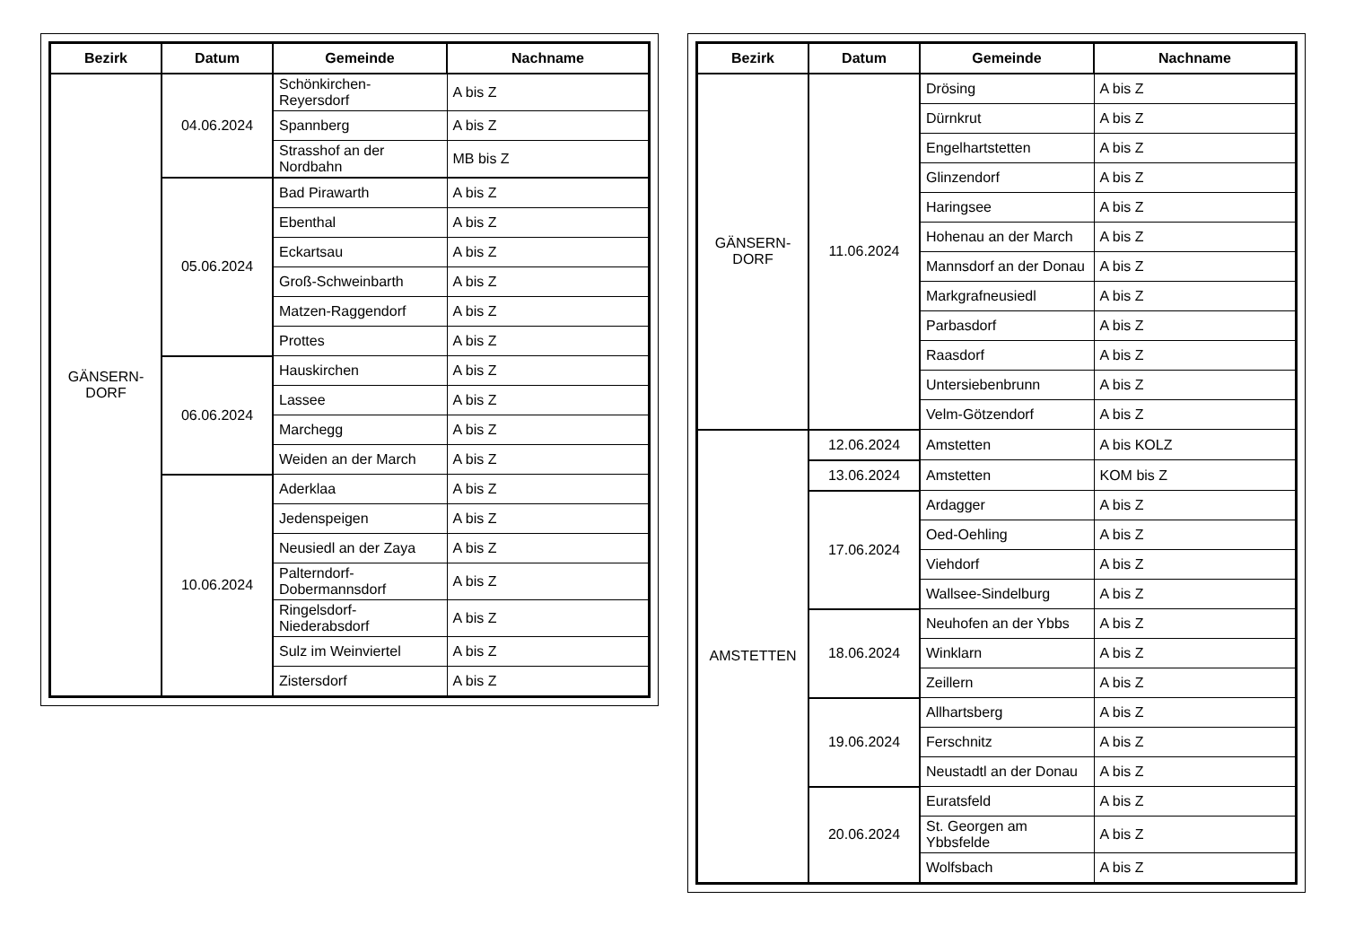| Bezirk | Datum | Gemeinde | Nachname |
| --- | --- | --- | --- |
| GÄNSERN- DORF | 04.06.2024 | Schönkirchen-Reyersdorf | A bis Z |
| | | Spannberg | A bis Z |
| | | Strasshof an der Nordbahn | MB bis Z |
| | 05.06.2024 | Bad Pirawarth | A bis Z |
| | | Ebenthal | A bis Z |
| | | Eckartsau | A bis Z |
| | | Groß-Schweinbarth | A bis Z |
| | | Matzen-Raggendorf | A bis Z |
| | | Prottes | A bis Z |
| | 06.06.2024 | Hauskirchen | A bis Z |
| | | Lassee | A bis Z |
| | | Marchegg | A bis Z |
| | | Weiden an der March | A bis Z |
| | 10.06.2024 | Aderklaa | A bis Z |
| | | Jedenspeigen | A bis Z |
| | | Neusiedl an der Zaya | A bis Z |
| | | Palterndorf-Dobermannsdorf | A bis Z |
| | | Ringelsdorf-Niederabsdorf | A bis Z |
| | | Sulz im Weinviertel | A bis Z |
| | | Zistersdorf | A bis Z |
| Bezirk | Datum | Gemeinde | Nachname |
| --- | --- | --- | --- |
| GÄNSERN- DORF | 11.06.2024 | Drösing | A bis Z |
| | | Dürnkrut | A bis Z |
| | | Engelhartstetten | A bis Z |
| | | Glinzendorf | A bis Z |
| | | Haringsee | A bis Z |
| | | Hohenau an der March | A bis Z |
| | | Mannsdorf an der Donau | A bis Z |
| | | Markgrafneusiedl | A bis Z |
| | | Parbasdorf | A bis Z |
| | | Raasdorf | A bis Z |
| | | Untersiebenbrunn | A bis Z |
| | | Velm-Götzendorf | A bis Z |
| AMSTETTEN | 12.06.2024 | Amstetten | A bis KOLZ |
| | 13.06.2024 | Amstetten | KOM bis Z |
| | 17.06.2024 | Ardagger | A bis Z |
| | | Oed-Oehling | A bis Z |
| | | Viehdorf | A bis Z |
| | | Wallsee-Sindelburg | A bis Z |
| | 18.06.2024 | Neuhofen an der Ybbs | A bis Z |
| | | Winklarn | A bis Z |
| | | Zeillern | A bis Z |
| | 19.06.2024 | Allhartsberg | A bis Z |
| | | Ferschnitz | A bis Z |
| | | Neustadtl an der Donau | A bis Z |
| | 20.06.2024 | Euratsfeld | A bis Z |
| | | St. Georgen am Ybbsfelde | A bis Z |
| | | Wolfsbach | A bis Z |